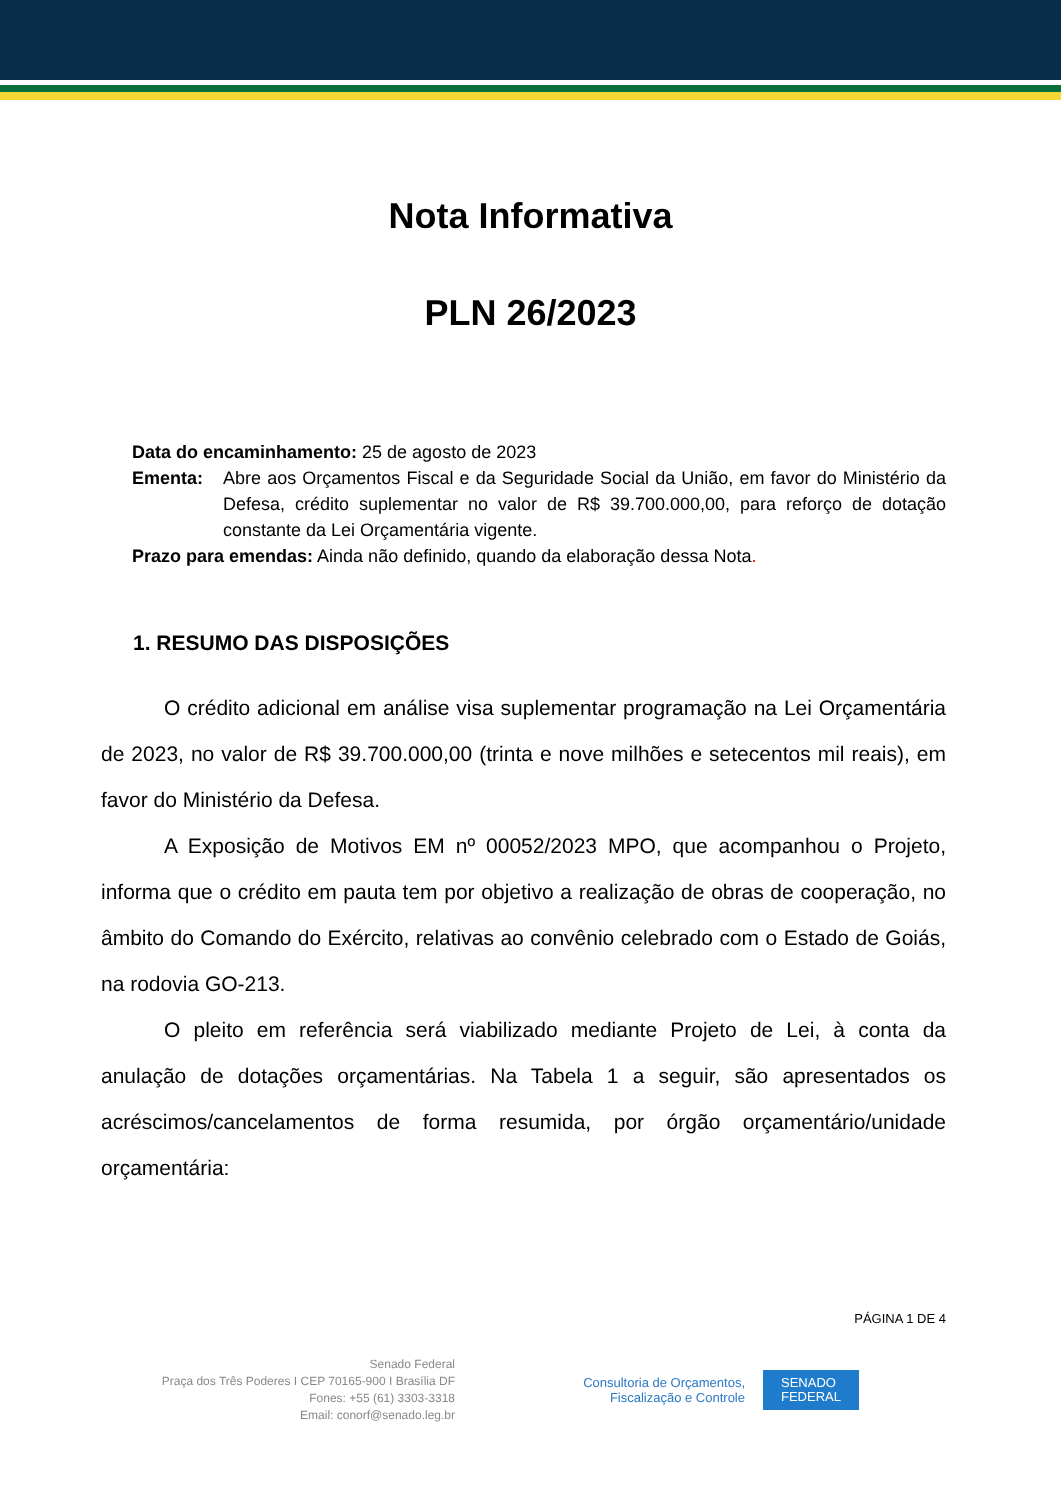Nota Informativa
PLN 26/2023
Data do encaminhamento: 25 de agosto de 2023
Ementa: Abre aos Orçamentos Fiscal e da Seguridade Social da União, em favor do Ministério da Defesa, crédito suplementar no valor de R$ 39.700.000,00, para reforço de dotação constante da Lei Orçamentária vigente.
Prazo para emendas: Ainda não definido, quando da elaboração dessa Nota.
1. RESUMO DAS DISPOSIÇÕES
O crédito adicional em análise visa suplementar programação na Lei Orçamentária de 2023, no valor de R$ 39.700.000,00 (trinta e nove milhões e setecentos mil reais), em favor do Ministério da Defesa.
A Exposição de Motivos EM nº 00052/2023 MPO, que acompanhou o Projeto, informa que o crédito em pauta tem por objetivo a realização de obras de cooperação, no âmbito do Comando do Exército, relativas ao convênio celebrado com o Estado de Goiás, na rodovia GO-213.
O pleito em referência será viabilizado mediante Projeto de Lei, à conta da anulação de dotações orçamentárias. Na Tabela 1 a seguir, são apresentados os acréscimos/cancelamentos de forma resumida, por órgão orçamentário/unidade orçamentária:
PÁGINA 1 DE 4
Senado Federal
Praça dos Três Poderes I CEP 70165-900 I Brasília DF
Fones: +55 (61) 3303-3318
Email: conorf@senado.leg.br
Consultoria de Orçamentos,
Fiscalização e Controle
SENADO
FEDERAL